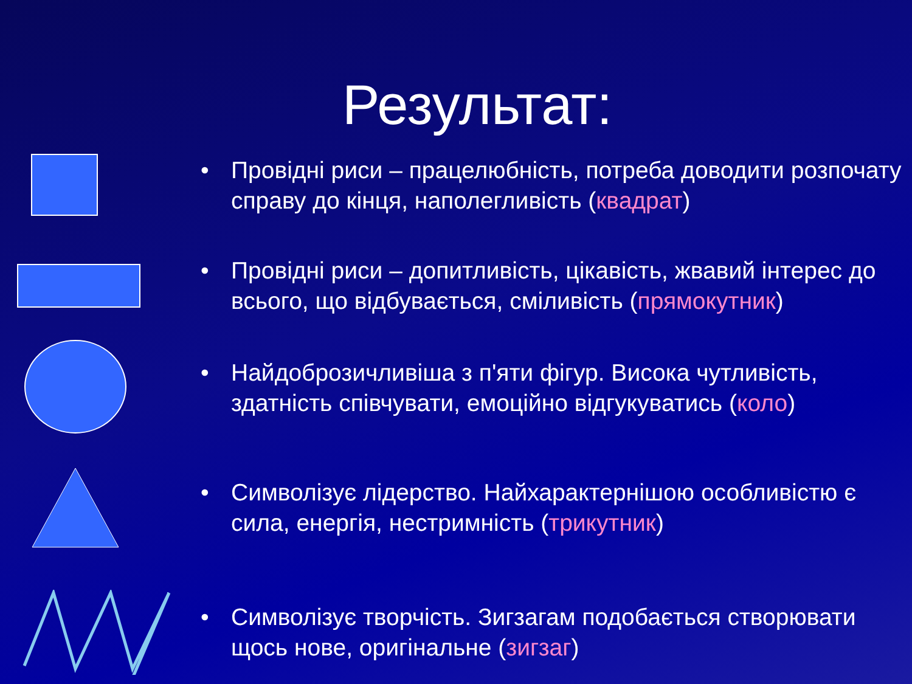Результат:
• Провідні риси – працелюбність, потреба доводити розпочату справу до кінця, наполегливість (квадрат)
• Провідні риси – допитливість, цікавість, жвавий інтерес до всього, що відбувається, сміливість (прямокутник)
• Найдоброзичливіша з п'яти фігур. Висока чутливість, здатність співчувати, емоційно відгукуватись (коло)
• Символізує лідерство. Найхарактернішою особливістю є сила, енергія, нестримність (трикутник)
• Символізує творчість. Зигзагам подобається створювати щось нове, оригінальне (зигзаг)